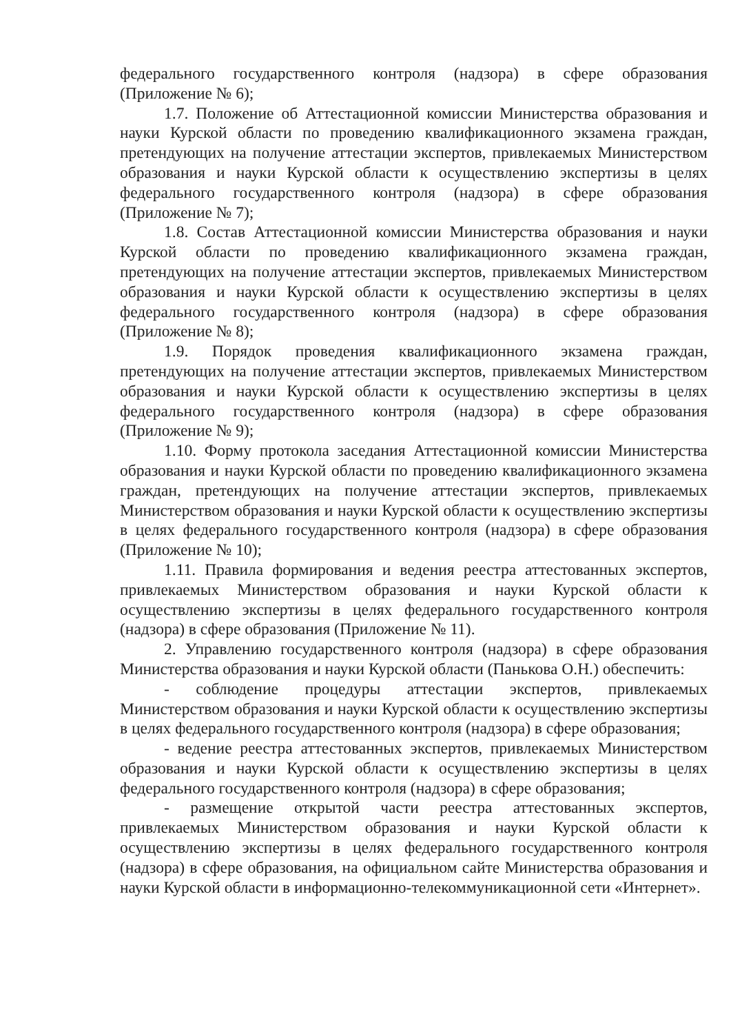федерального государственного контроля (надзора) в сфере образования (Приложение № 6);
1.7. Положение об Аттестационной комиссии Министерства образования и науки Курской области по проведению квалификационного экзамена граждан, претендующих на получение аттестации экспертов, привлекаемых Министерством образования и науки Курской области к осуществлению экспертизы в целях федерального государственного контроля (надзора) в сфере образования (Приложение № 7);
1.8. Состав Аттестационной комиссии Министерства образования и науки Курской области по проведению квалификационного экзамена граждан, претендующих на получение аттестации экспертов, привлекаемых Министерством образования и науки Курской области к осуществлению экспертизы в целях федерального государственного контроля (надзора) в сфере образования (Приложение № 8);
1.9. Порядок проведения квалификационного экзамена граждан, претендующих на получение аттестации экспертов, привлекаемых Министерством образования и науки Курской области к осуществлению экспертизы в целях федерального государственного контроля (надзора) в сфере образования (Приложение № 9);
1.10. Форму протокола заседания Аттестационной комиссии Министерства образования и науки Курской области по проведению квалификационного экзамена граждан, претендующих на получение аттестации экспертов, привлекаемых Министерством образования и науки Курской области к осуществлению экспертизы в целях федерального государственного контроля (надзора) в сфере образования (Приложение № 10);
1.11. Правила формирования и ведения реестра аттестованных экспертов, привлекаемых Министерством образования и науки Курской области к осуществлению экспертизы в целях федерального государственного контроля (надзора) в сфере образования (Приложение № 11).
2. Управлению государственного контроля (надзора) в сфере образования Министерства образования и науки Курской области (Панькова О.Н.) обеспечить:
- соблюдение процедуры аттестации экспертов, привлекаемых Министерством образования и науки Курской области к осуществлению экспертизы в целях федерального государственного контроля (надзора) в сфере образования;
- ведение реестра аттестованных экспертов, привлекаемых Министерством образования и науки Курской области к осуществлению экспертизы в целях федерального государственного контроля (надзора) в сфере образования;
- размещение открытой части реестра аттестованных экспертов, привлекаемых Министерством образования и науки Курской области к осуществлению экспертизы в целях федерального государственного контроля (надзора) в сфере образования, на официальном сайте Министерства образования и науки Курской области в информационно-телекоммуникационной сети «Интернет».